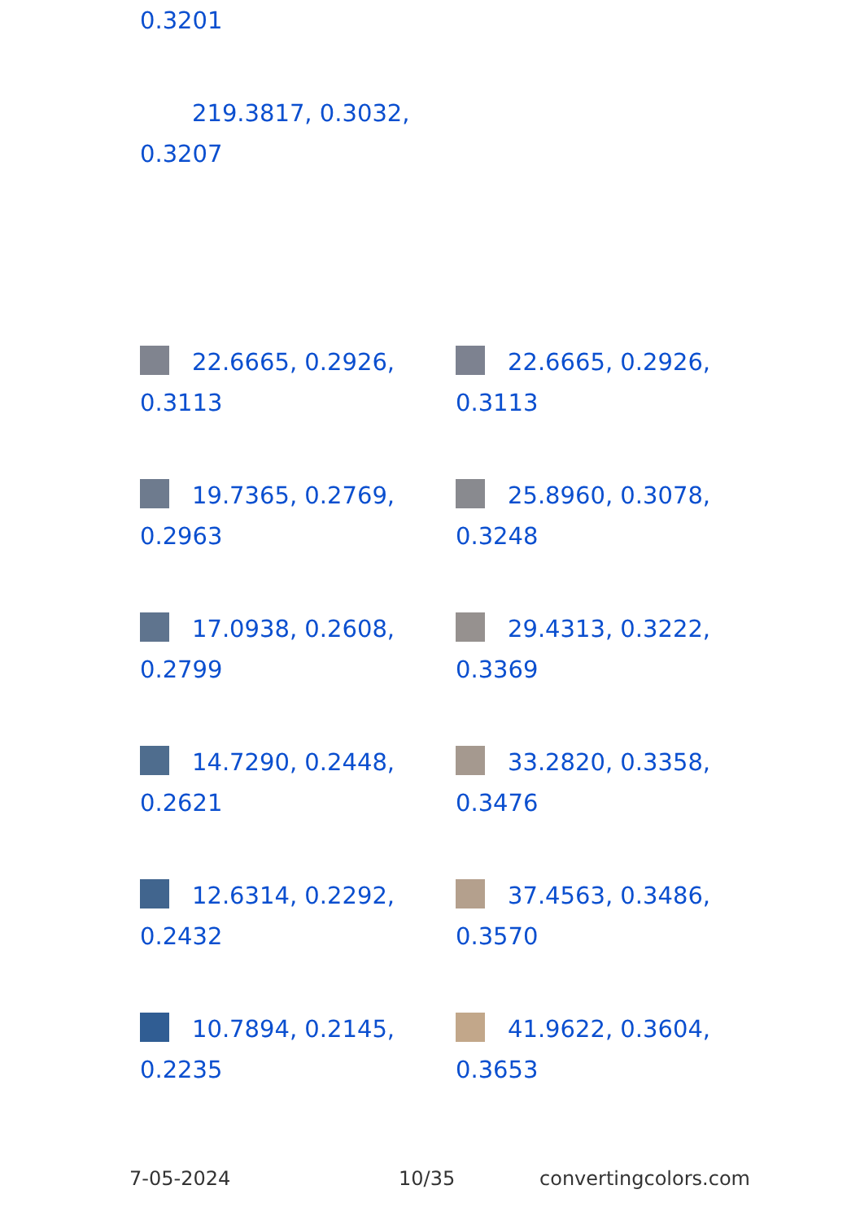0.3201
219.3817, 0.3032, 0.3207
22.6665, 0.2926, 0.3113
22.6665, 0.2926, 0.3113
19.7365, 0.2769, 0.2963
25.8960, 0.3078, 0.3248
17.0938, 0.2608, 0.2799
29.4313, 0.3222, 0.3369
14.7290, 0.2448, 0.2621
33.2820, 0.3358, 0.3476
12.6314, 0.2292, 0.2432
37.4563, 0.3486, 0.3570
10.7894, 0.2145, 0.2235
41.9622, 0.3604, 0.3653
7-05-2024 10/35 convertingcolors.com